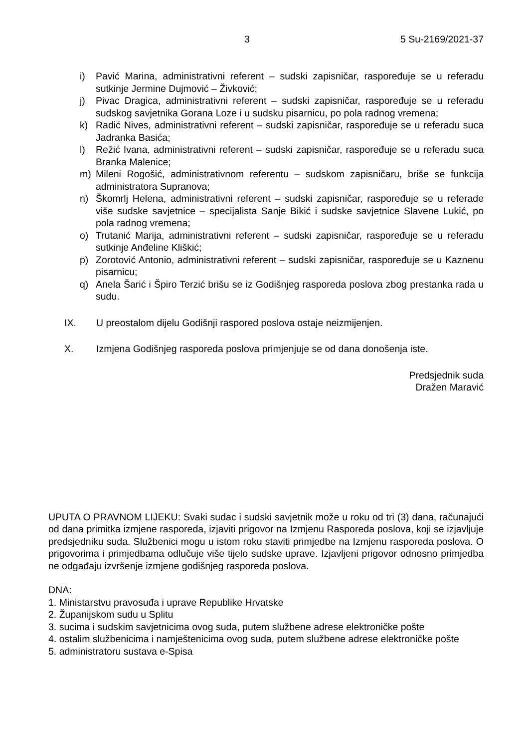3 5 Su-2169/2021-37
i) Pavić Marina, administrativni referent – sudski zapisničar, raspoređuje se u referadu sutkinje Jermine Dujmović – Živković;
j) Pivac Dragica, administrativni referent – sudski zapisničar, raspoređuje se u referadu sudskog savjetnika Gorana Loze i u sudsku pisarnicu, po pola radnog vremena;
k) Radić Nives, administrativni referent – sudski zapisničar, raspoređuje se u referadu suca Jadranka Basića;
l) Režić Ivana, administrativni referent – sudski zapisničar, raspoređuje se u referadu suca Branka Malenice;
m) Mileni Rogošić, administrativnom referentu – sudskom zapisničaru, briše se funkcija administratora Supranova;
n) Škomrlj Helena, administrativni referent – sudski zapisničar, raspoređuje se u referade više sudske savjetnice – specijalista Sanje Bikić i sudske savjetnice Slavene Lukić, po pola radnog vremena;
o) Trutanić Marija, administrativni referent – sudski zapisničar, raspoređuje se u referadu sutkinje Anđeline Kliškić;
p) Zorotović Antonio, administrativni referent – sudski zapisničar, raspoređuje se u Kaznenu pisarnicu;
q) Anela Šarić i Špiro Terzić brišu se iz Godišnjeg rasporeda poslova zbog prestanka rada u sudu.
IX. U preostalom dijelu Godišnji raspored poslova ostaje neizmijenjen.
X. Izmjena Godišnjeg rasporeda poslova primjenjuje se od dana donošenja iste.
Predsjednik suda
Dražen Maravić
UPUTA O PRAVNOM LIJEKU: Svaki sudac i sudski savjetnik može u roku od tri (3) dana, računajući od dana primitka izmjene rasporeda, izjaviti prigovor na Izmjenu Rasporeda poslova, koji se izjavljuje predsjedniku suda. Službenici mogu u istom roku staviti primjedbe na Izmjenu rasporeda poslova. O prigovorima i primjedbama odlučuje više tijelo sudske uprave. Izjavljeni prigovor odnosno primjedba ne odgađaju izvršenje izmjene godišnjeg rasporeda poslova.
DNA:
1. Ministarstvu pravosuđa i uprave Republike Hrvatske
2. Županijskom sudu u Splitu
3. sucima i sudskim savjetnicima ovog suda, putem službene adrese elektroničke pošte
4. ostalim službenicima i namještenicima ovog suda, putem službene adrese elektroničke pošte
5. administratoru sustava e-Spisa